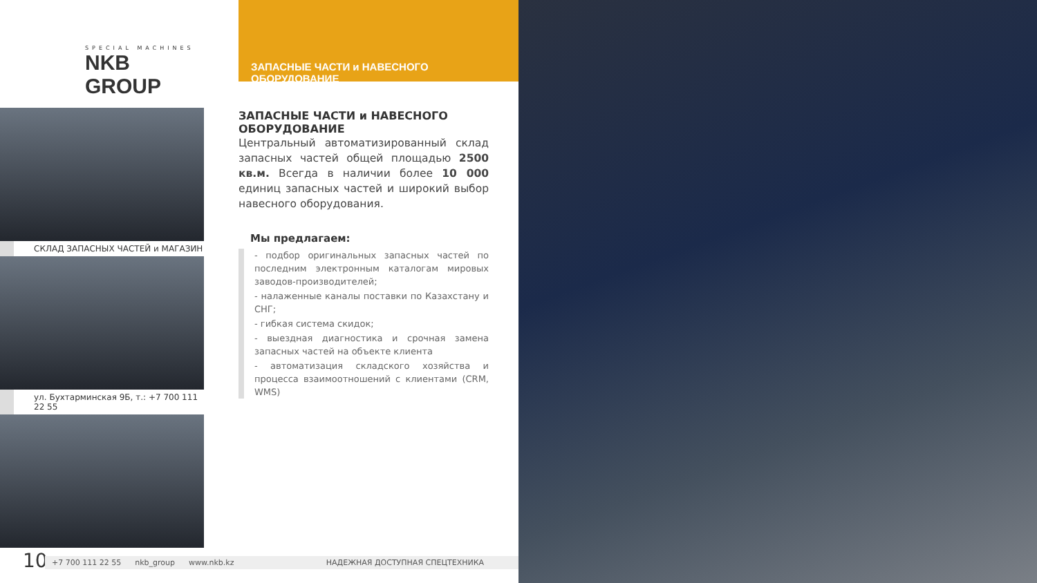SPECIAL MACHINES
NKB GROUP
ЗАПАСНЫЕ ЧАСТИ и НАВЕСНОГО ОБОРУДОВАНИЕ
СКЛАД ЗАПАСНЫХ ЧАСТЕЙ и МАГАЗИН
ул. Бухтарминская 9Б, т.: +7 700 111 22 55
ЗАПАСНЫЕ ЧАСТИ и НАВЕСНОГО ОБОРУДОВАНИЕ
Центральный автоматизированный склад запасных частей общей площадью 2500 кв.м. Всегда в наличии более 10 000 единиц запасных частей и широкий выбор навесного оборудования.
Мы предлагаем:
- подбор оригинальных запасных частей по последним электронным каталогам мировых заводов-производителей;
- налаженные каналы поставки по Казахстану и СНГ;
- гибкая система скидок;
- выездная диагностика и срочная замена запасных частей на объекте клиента
- автоматизация складского хозяйства и процесса взаимоотношений с клиентами (CRM, WMS)
10 +7 700 111 22 55 nkb_group www.nkb.kz НАДЕЖНАЯ ДОСТУПНАЯ СПЕЦТЕХНИКА